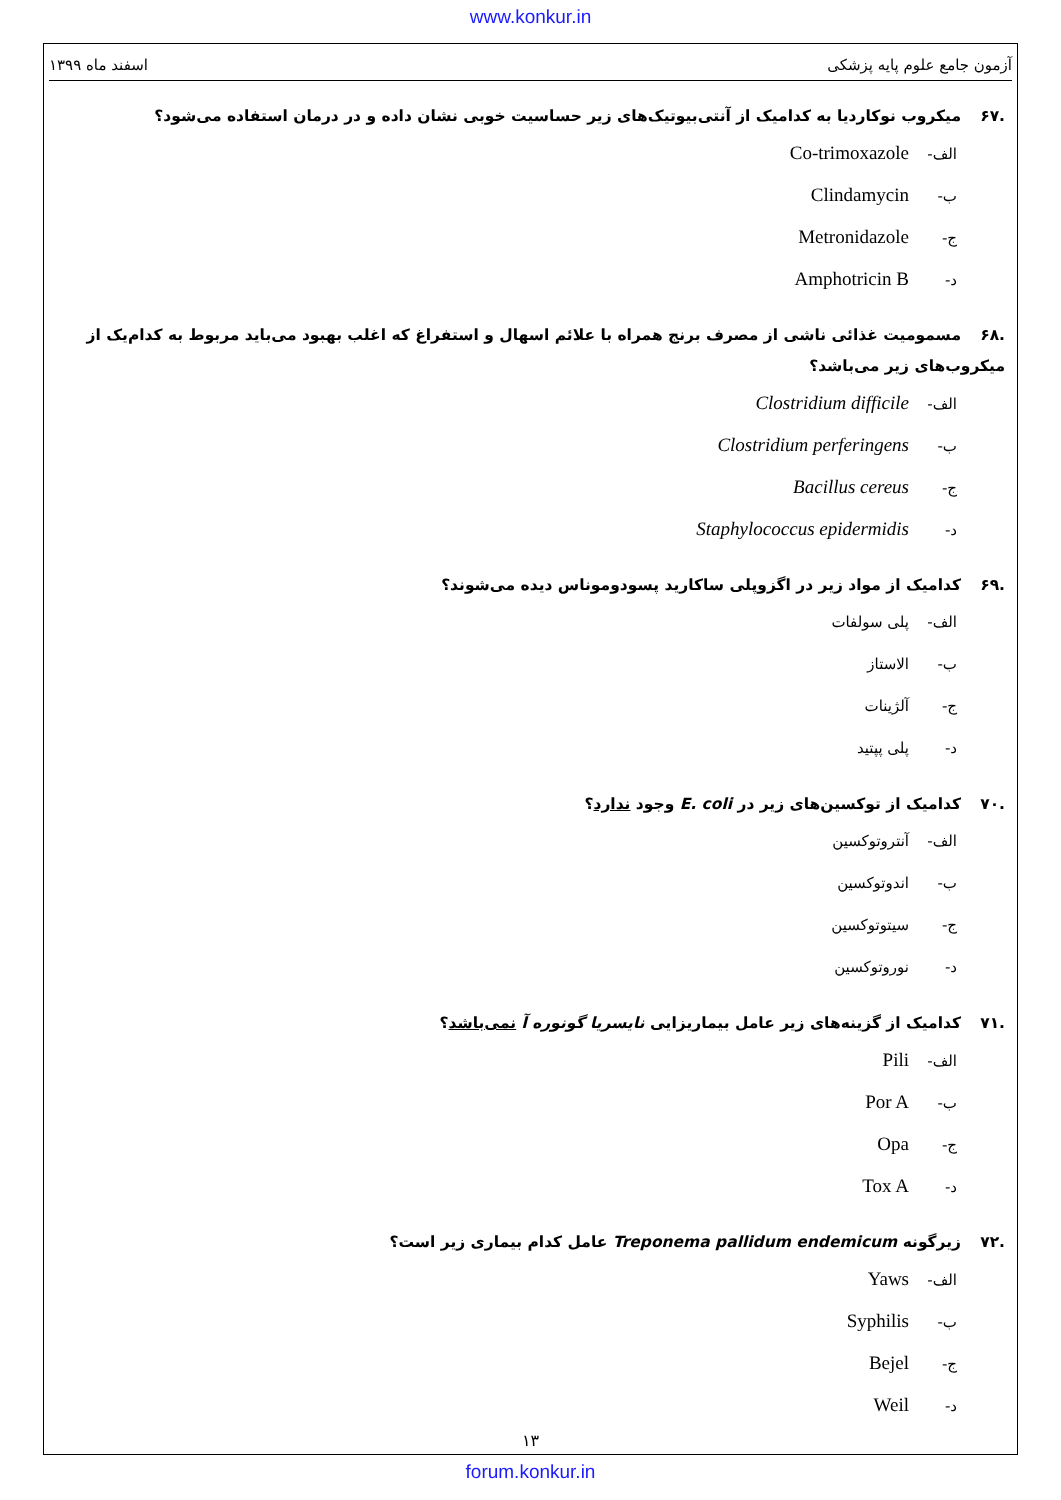www.konkur.in
آزمون جامع علوم پایه پزشکی اسفند ماه ۱۳۹۹
.۶۷ میکروب نوکاردیا به کدامیک از آنتی‌بیوتیک‌های زیر حساسیت خوبی نشان داده و در درمان استفاده می‌شود؟
الف- Co-trimoxazole
ب- Clindamycin
ج- Metronidazole
د- Amphotricin B
.۶۸ مسمومیت غذائی ناشی از مصرف برنج همراه با علائم اسهال و استفراغ که اغلب بهبود می‌باید مربوط به کدام‌یک از میکروب‌های زیر می‌باشد؟
الف- Clostridium difficile
ب- Clostridium perferingens
ج- Bacillus cereus
د- Staphylococcus epidermidis
.۶۹ کدامیک از مواد زیر در اگزوپلی ساکارید پسودوموناس دیده می‌شوند؟
الف- پلی سولفات
ب- الاستاز
ج- آلژینات
د- پلی پپتید
.۷۰ کدامیک از توکسین‌های زیر در E. coli وجود ندارد؟
الف- آنتروتوکسین
ب- اندوتوکسین
ج- سیتوتوکسین
د- نوروتوکسین
.۷۱ کدامیک از گزینه‌های زیر عامل بیماریزایی نایسریا گونوره آ نمی‌باشد؟
الف- Pili
ب- Por A
ج- Opa
د- Tox A
.۷۲ زیرگونه Treponema pallidum endemicum عامل کدام بیماری زیر است؟
الف- Yaws
ب- Syphilis
ج- Bejel
د- Weil
۱۳
forum.konkur.in